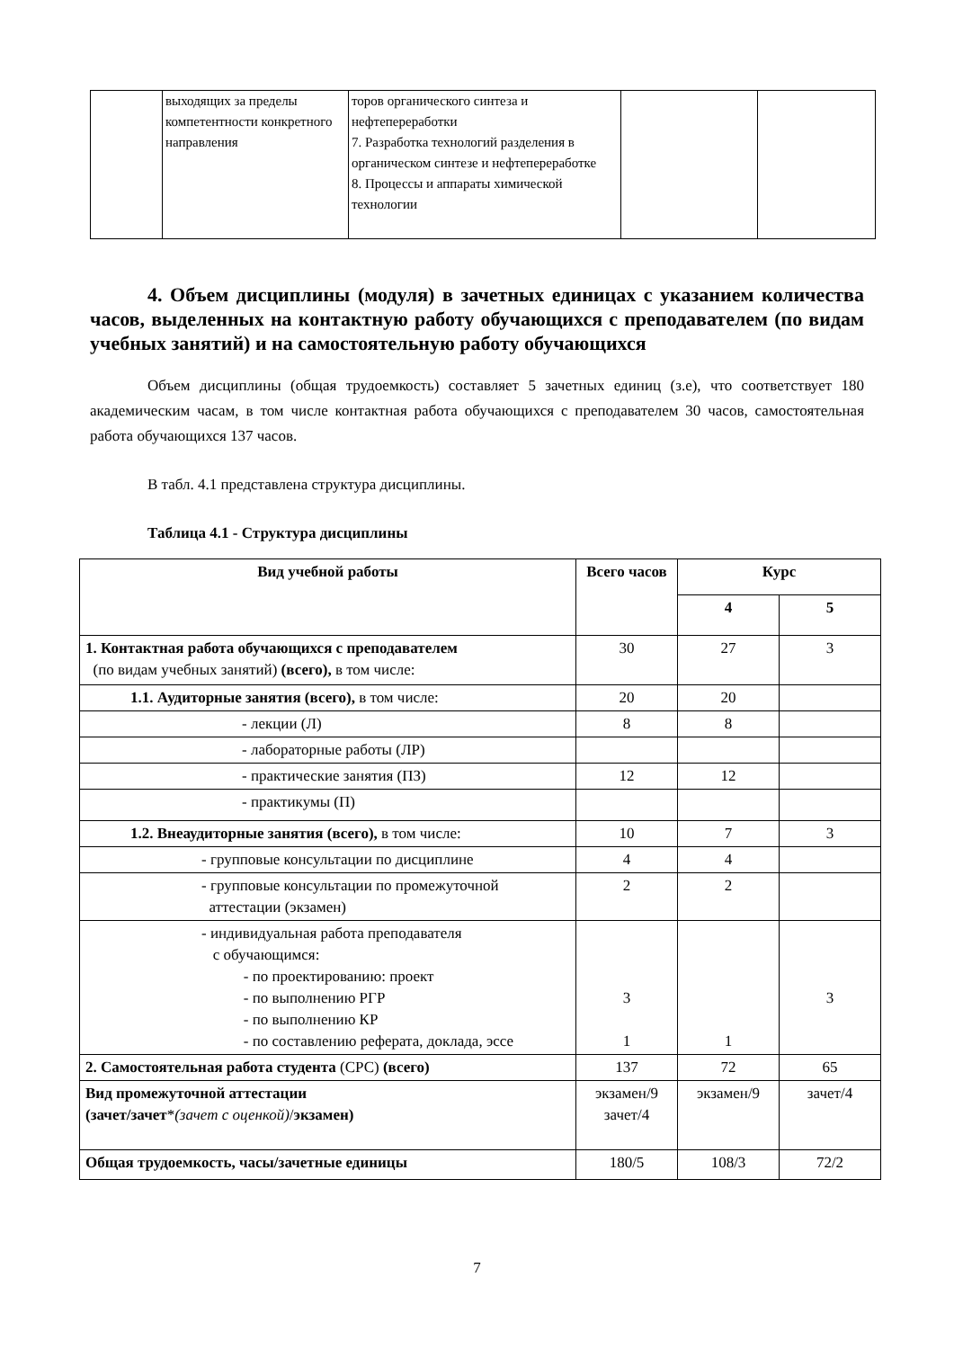| | выходящих за пределы компетентности конкретного направления | торов органического синтеза и нефтепереработки 7. Разработка технологий разделения в органическом синтезе и нефтепереработке 8. Процессы и аппараты химической технологии | | |
4. Объем дисциплины (модуля) в зачетных единицах с указанием количества часов, выделенных на контактную работу обучающихся с преподавателем (по видам учебных занятий) и на самостоятельную работу обучающихся
Объем дисциплины (общая трудоемкость) составляет 5 зачетных единиц (з.е), что соответствует 180 академическим часам, в том числе контактная работа обучающихся с преподавателем 30 часов, самостоятельная работа обучающихся 137 часов.
В табл. 4.1 представлена структура дисциплины.
Таблица 4.1 - Структура дисциплины
| Вид учебной работы | Всего часов | Курс | |
| --- | --- | --- | --- |
| | | 4 | 5 |
| 1. Контактная работа обучающихся с преподавателем (по видам учебных занятий) (всего), в том числе: | 30 | 27 | 3 |
| 1.1. Аудиторные занятия (всего), в том числе: | 20 | 20 | |
| - лекции (Л) | 8 | 8 | |
| - лабораторные работы (ЛР) | | | |
| - практические занятия (ПЗ) | 12 | 12 | |
| - практикумы (П) | | | |
| 1.2. Внеаудиторные занятия (всего), в том числе: | 10 | 7 | 3 |
| - групповые консультации по дисциплине | 4 | 4 | |
| - групповые консультации по промежуточной аттестации (экзамен) | 2 | 2 | |
| - индивидуальная работа преподавателя с обучающимся: - по проектированию: проект - по выполнению РГР - по выполнению КР - по составлению реферата, доклада, эссе | 3 1 | 1 | 3 |
| 2. Самостоятельная работа студента (СРС) (всего) | 137 | 72 | 65 |
| Вид промежуточной аттестации (зачет/зачет * (зачет с оценкой) / экзамен) | экзамен/9 зачет/4 | экзамен/9 | зачет/4 |
| Общая трудоемкость, часы/зачетные единицы | 180/5 | 108/3 | 72/2 |
7